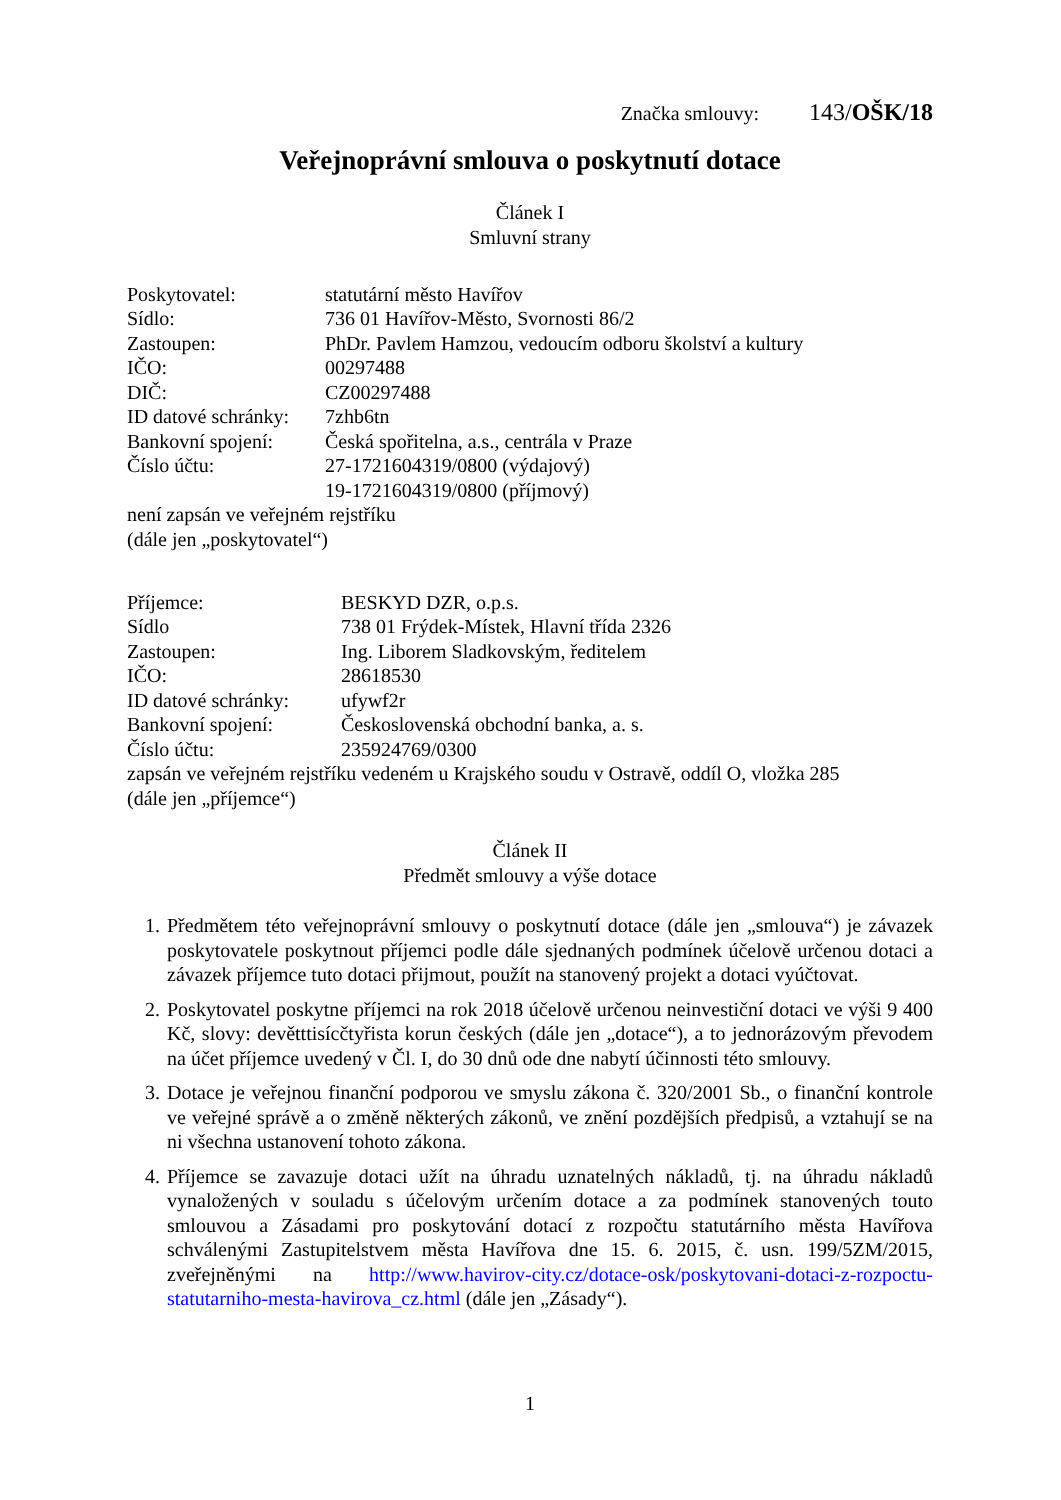Značka smlouvy: 143/OŠK/18
Veřejnoprávní smlouva o poskytnutí dotace
Článek I
Smluvní strany
| Poskytovatel: | statutární město Havířov |
| Sídlo: | 736 01 Havířov-Město, Svornosti 86/2 |
| Zastoupen: | PhDr. Pavlem Hamzou, vedoucím odboru školství a kultury |
| IČO: | 00297488 |
| DIČ: | CZ00297488 |
| ID datové schránky: | 7zhb6tn |
| Bankovní spojení: | Česká spořitelna, a.s., centrála v Praze |
| Číslo účtu: | 27-1721604319/0800 (výdajový) 19-1721604319/0800 (příjmový) |
není zapsán ve veřejném rejstříku
(dále jen „poskytovatel“)
| Příjemce: | BESKYD DZR, o.p.s. |
| Sídlo | 738 01 Frýdek-Místek, Hlavní třída 2326 |
| Zastoupen: | Ing. Liborem Sladkovským, ředitelem |
| IČO: | 28618530 |
| ID datové schránky: | ufywf2r |
| Bankovní spojení: | Československá obchodní banka, a. s. |
| Číslo účtu: | 235924769/0300 |
zapsán ve veřejném rejstříku vedeném u Krajského soudu v Ostravě, oddíl O, vložka 285
(dále jen „příjemce“)
Článek II
Předmět smlouvy a výše dotace
1. Předmětem této veřejnoprávní smlouvy o poskytnutí dotace (dále jen „smlouva“) je závazek poskytovatele poskytnout příjemci podle dále sjednaných podmínek účelově určenou dotaci a závazek příjemce tuto dotaci přijmout, použít na stanovený projekt a dotaci vyúčtovat.
2. Poskytovatel poskytne příjemci na rok 2018 účelově určenou neinvestiční dotaci ve výši 9 400 Kč, slovy: devětttisícčtyřista korun českých (dále jen „dotace“), a to jednorázovým převodem na účet příjemce uvedený v Čl. I, do 30 dnů ode dne nabytí účinnosti této smlouvy.
3. Dotace je veřejnou finanční podporou ve smyslu zákona č. 320/2001 Sb., o finanční kontrole ve veřejné správě a o změně některých zákonů, ve znění pozdějších předpisů, a vztahují se na ni všechna ustanovení tohoto zákona.
4. Příjemce se zavazuje dotaci užít na úhradu uznatelných nákladů, tj. na úhradu nákladů vynaložených v souladu s účelovým určením dotace a za podmínek stanovených touto smlouvou a Zásadami pro poskytování dotací z rozpočtu statutárního města Havířova schválenými Zastupitelstvem města Havířova dne 15. 6. 2015, č. usn. 199/5ZM/2015, zveřejněnými na http://www.havirov-city.cz/dotace-osk/poskytovani-dotaci-z-rozpoctu-statutarniho-mesta-havirova_cz.html (dále jen „Zásady“).
1